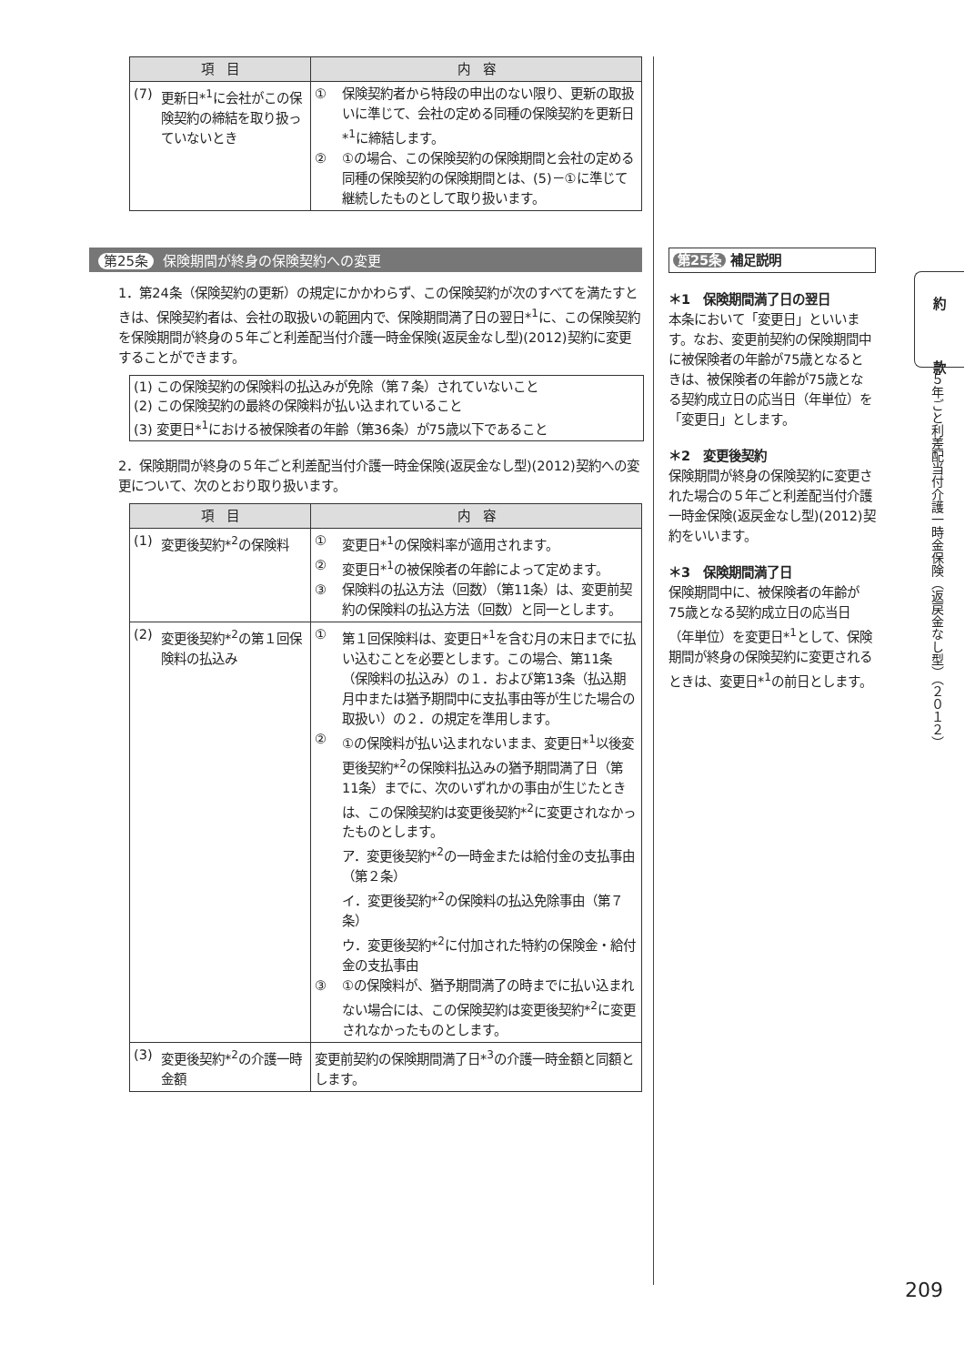| 項 目 | 内 容 |
| --- | --- |
| (7) 更新日*<sup>1</sup>に会社がこの保険契約の締結を取り扱っていないとき | ① 保険契約者から特段の申出のない限り、更新の取扱いに準じて、会社の定める同種の保険契約を更新日*<sup>1</sup>に締結します。 ② ①の場合、この保険契約の保険期間と会社の定める同種の保険契約の保険期間とは、(5)－①に準じて継続したものとして取り扱います。 |
第25条 保険期間が終身の保険契約への変更
1．第24条（保険契約の更新）の規定にかかわらず、この保険契約が次のすべてを満たすときは、保険契約者は、会社の取扱いの範囲内で、保険期間満了日の翌日*<sup>1</sup>に、この保険契約を保険期間が終身の５年ごと利差配当付介護一時金保険(返戻金なし型)(2012)契約に変更することができます。
(1) この保険契約の保険料の払込みが免除（第７条）されていないこと
(2) この保険契約の最終の保険料が払い込まれていること
(3) 変更日*<sup>1</sup>における被保険者の年齢（第36条）が75歳以下であること
2．保険期間が終身の５年ごと利差配当付介護一時金保険(返戻金なし型)(2012)契約への変更について、次のとおり取り扱います。
| 項 目 | 内 容 |
| --- | --- |
| (1) 変更後契約*<sup>2</sup>の保険料 | ① 変更日*<sup>1</sup>の保険料率が適用されます。 ② 変更日*<sup>1</sup>の被保険者の年齢によって定めます。 ③ 保険料の払込方法（回数）（第11条）は、変更前契約の保険料の払込方法（回数）と同一とします。 |
| (2) 変更後契約*<sup>2</sup>の第１回保険料の払込み | ① 第１回保険料は、変更日*<sup>1</sup>を含む月の末日までに払い込むことを必要とします。この場合、第11条（保険料の払込み）の１．および第13条（払込期月中または猶予期間中に支払事由等が生じた場合の取扱い）の２．の規定を準用します。 ② ①の保険料が払い込まれないまま、変更日*<sup>1</sup>以後変更後契約*<sup>2</sup>の保険料払込みの猶予期間満了日（第11条）までに、次のいずれかの事由が生じたときは、この保険契約は変更後契約*<sup>2</sup>に変更されなかったものとします。 ア．変更後契約*<sup>2</sup>の一時金または給付金の支払事由（第２条） イ．変更後契約*<sup>2</sup>の保険料の払込免除事由（第７条） ウ．変更後契約*<sup>2</sup>に付加された特約の保険金・給付金の支払事由 ③ ①の保険料が、猶予期間満了の時までに払い込まれない場合には、この保険契約は変更後契約*<sup>2</sup>に変更されなかったものとします。 |
| (3) 変更後契約*<sup>2</sup>の介護一時金額 | 変更前契約の保険期間満了日*<sup>3</sup>の介護一時金額と同額とします。 |
第25条 補足説明
＊1　保険期間満了日の翌日
本条において「変更日」といいます。なお、変更前契約の保険期間中に被保険者の年齢が75歳となるときは、被保険者の年齢が75歳となる契約成立日の応当日（年単位）を「変更日」とします。
＊2　変更後契約
保険期間が終身の保険契約に変更された場合の５年ごと利差配当付介護一時金保険(返戻金なし型)(2012)契約をいいます。
＊3　保険期間満了日
保険期間中に、被保険者の年齢が75歳となる契約成立日の応当日（年単位）を変更日*<sup>1</sup>として、保険期間が終身の保険契約に変更されるときは、変更日*<sup>1</sup>の前日とします。
約
款
５年ごと利差配当付介護一時金保険（返戻金なし型）（２０１２）
209